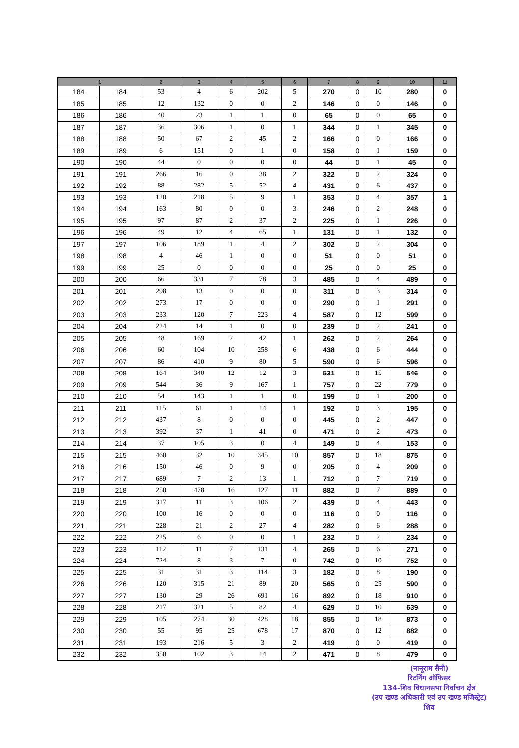| 1 | | 2 | 3 | 4 | 5 | 6 | 7 | 8 | 9 | 10 | 11 |
| --- | --- | --- | --- | --- | --- | --- | --- | --- | --- | --- | --- |
| 184 | 184 | 53 | 4 | 6 | 202 | 5 | 270 | 0 | 10 | 280 | 0 |
| 185 | 185 | 12 | 132 | 0 | 0 | 2 | 146 | 0 | 0 | 146 | 0 |
| 186 | 186 | 40 | 23 | 1 | 1 | 0 | 65 | 0 | 0 | 65 | 0 |
| 187 | 187 | 36 | 306 | 1 | 0 | 1 | 344 | 0 | 1 | 345 | 0 |
| 188 | 188 | 50 | 67 | 2 | 45 | 2 | 166 | 0 | 0 | 166 | 0 |
| 189 | 189 | 6 | 151 | 0 | 1 | 0 | 158 | 0 | 1 | 159 | 0 |
| 190 | 190 | 44 | 0 | 0 | 0 | 0 | 44 | 0 | 1 | 45 | 0 |
| 191 | 191 | 266 | 16 | 0 | 38 | 2 | 322 | 0 | 2 | 324 | 0 |
| 192 | 192 | 88 | 282 | 5 | 52 | 4 | 431 | 0 | 6 | 437 | 0 |
| 193 | 193 | 120 | 218 | 5 | 9 | 1 | 353 | 0 | 4 | 357 | 1 |
| 194 | 194 | 163 | 80 | 0 | 0 | 3 | 246 | 0 | 2 | 248 | 0 |
| 195 | 195 | 97 | 87 | 2 | 37 | 2 | 225 | 0 | 1 | 226 | 0 |
| 196 | 196 | 49 | 12 | 4 | 65 | 1 | 131 | 0 | 1 | 132 | 0 |
| 197 | 197 | 106 | 189 | 1 | 4 | 2 | 302 | 0 | 2 | 304 | 0 |
| 198 | 198 | 4 | 46 | 1 | 0 | 0 | 51 | 0 | 0 | 51 | 0 |
| 199 | 199 | 25 | 0 | 0 | 0 | 0 | 25 | 0 | 0 | 25 | 0 |
| 200 | 200 | 66 | 331 | 7 | 78 | 3 | 485 | 0 | 4 | 489 | 0 |
| 201 | 201 | 298 | 13 | 0 | 0 | 0 | 311 | 0 | 3 | 314 | 0 |
| 202 | 202 | 273 | 17 | 0 | 0 | 0 | 290 | 0 | 1 | 291 | 0 |
| 203 | 203 | 233 | 120 | 7 | 223 | 4 | 587 | 0 | 12 | 599 | 0 |
| 204 | 204 | 224 | 14 | 1 | 0 | 0 | 239 | 0 | 2 | 241 | 0 |
| 205 | 205 | 48 | 169 | 2 | 42 | 1 | 262 | 0 | 2 | 264 | 0 |
| 206 | 206 | 60 | 104 | 10 | 258 | 6 | 438 | 0 | 6 | 444 | 0 |
| 207 | 207 | 86 | 410 | 9 | 80 | 5 | 590 | 0 | 6 | 596 | 0 |
| 208 | 208 | 164 | 340 | 12 | 12 | 3 | 531 | 0 | 15 | 546 | 0 |
| 209 | 209 | 544 | 36 | 9 | 167 | 1 | 757 | 0 | 22 | 779 | 0 |
| 210 | 210 | 54 | 143 | 1 | 1 | 0 | 199 | 0 | 1 | 200 | 0 |
| 211 | 211 | 115 | 61 | 1 | 14 | 1 | 192 | 0 | 3 | 195 | 0 |
| 212 | 212 | 437 | 8 | 0 | 0 | 0 | 445 | 0 | 2 | 447 | 0 |
| 213 | 213 | 392 | 37 | 1 | 41 | 0 | 471 | 0 | 2 | 473 | 0 |
| 214 | 214 | 37 | 105 | 3 | 0 | 4 | 149 | 0 | 4 | 153 | 0 |
| 215 | 215 | 460 | 32 | 10 | 345 | 10 | 857 | 0 | 18 | 875 | 0 |
| 216 | 216 | 150 | 46 | 0 | 9 | 0 | 205 | 0 | 4 | 209 | 0 |
| 217 | 217 | 689 | 7 | 2 | 13 | 1 | 712 | 0 | 7 | 719 | 0 |
| 218 | 218 | 250 | 478 | 16 | 127 | 11 | 882 | 0 | 7 | 889 | 0 |
| 219 | 219 | 317 | 11 | 3 | 106 | 2 | 439 | 0 | 4 | 443 | 0 |
| 220 | 220 | 100 | 16 | 0 | 0 | 0 | 116 | 0 | 0 | 116 | 0 |
| 221 | 221 | 228 | 21 | 2 | 27 | 4 | 282 | 0 | 6 | 288 | 0 |
| 222 | 222 | 225 | 6 | 0 | 0 | 1 | 232 | 0 | 2 | 234 | 0 |
| 223 | 223 | 112 | 11 | 7 | 131 | 4 | 265 | 0 | 6 | 271 | 0 |
| 224 | 224 | 724 | 8 | 3 | 7 | 0 | 742 | 0 | 10 | 752 | 0 |
| 225 | 225 | 31 | 31 | 3 | 114 | 3 | 182 | 0 | 8 | 190 | 0 |
| 226 | 226 | 120 | 315 | 21 | 89 | 20 | 565 | 0 | 25 | 590 | 0 |
| 227 | 227 | 130 | 29 | 26 | 691 | 16 | 892 | 0 | 18 | 910 | 0 |
| 228 | 228 | 217 | 321 | 5 | 82 | 4 | 629 | 0 | 10 | 639 | 0 |
| 229 | 229 | 105 | 274 | 30 | 428 | 18 | 855 | 0 | 18 | 873 | 0 |
| 230 | 230 | 55 | 95 | 25 | 678 | 17 | 870 | 0 | 12 | 882 | 0 |
| 231 | 231 | 193 | 216 | 5 | 3 | 2 | 419 | 0 | 0 | 419 | 0 |
| 232 | 232 | 350 | 102 | 3 | 14 | 2 | 471 | 0 | 8 | 479 | 0 |
(नानूराम सैनी)
रिटर्निंग ऑफिसर
134-शिव विधानसभा निर्वाचन क्षेत्र
(उप खण्ड अधिकारी एवं उप खण्ड मजिस्ट्रेट)
शिव